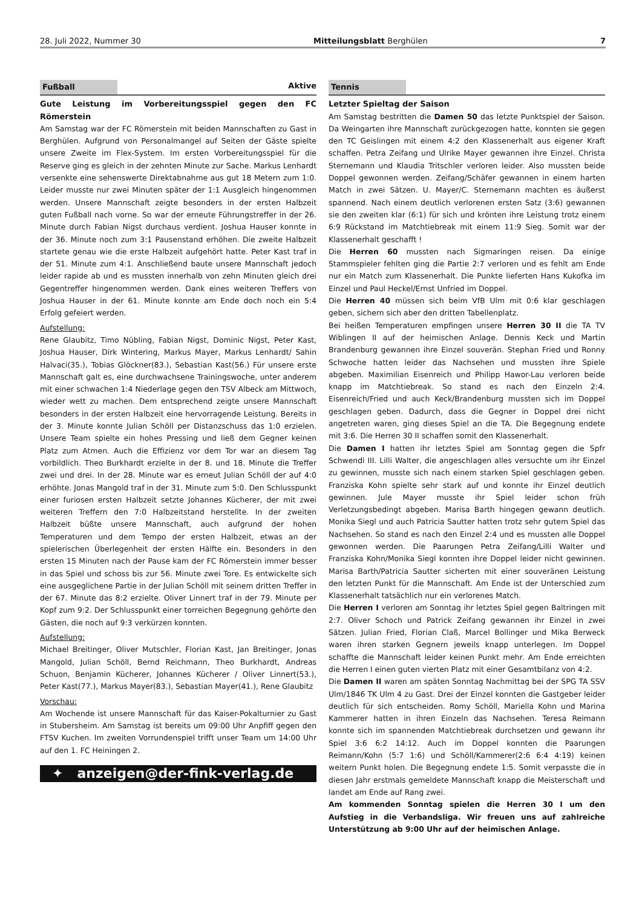28. Juli 2022, Nummer 30 Mitteilungsblatt Berghülen 7
Fußball Aktive
Gute Leistung im Vorbereitungsspiel gegen den FC Römerstein
Am Samstag war der FC Römerstein mit beiden Mannschaften zu Gast in Berghülen. Aufgrund von Personalmangel auf Seiten der Gäste spielte unsere Zweite im Flex-System. Im ersten Vorbereitungsspiel für die Reserve ging es gleich in der zehnten Minute zur Sache. Markus Lenhardt versenkte eine sehenswerte Direktabnahme aus gut 18 Metern zum 1:0. Leider musste nur zwei Minuten später der 1:1 Ausgleich hingenommen werden. Unsere Mannschaft zeigte besonders in der ersten Halbzeit guten Fußball nach vorne. So war der erneute Führungstreffer in der 26. Minute durch Fabian Nigst durchaus verdient. Joshua Hauser konnte in der 36. Minute noch zum 3:1 Pausenstand erhöhen. Die zweite Halbzeit startete genau wie die erste Halbzeit aufgehört hatte. Peter Kast traf in der 51. Minute zum 4:1. Anschließend baute unsere Mannschaft jedoch leider rapide ab und es mussten innerhalb von zehn Minuten gleich drei Gegentreffer hingenommen werden. Dank eines weiteren Treffers von Joshua Hauser in der 61. Minute konnte am Ende doch noch ein 5:4 Erfolg gefeiert werden.
Aufstellung:
Rene Glaubitz, Timo Nübling, Fabian Nigst, Dominic Nigst, Peter Kast, Joshua Hauser, Dirk Wintering, Markus Mayer, Markus Lenhardt/ Sahin Halvaci(35.), Tobias Glöckner(83.), Sebastian Kast(56.) Für unsere erste Mannschaft galt es, eine durchwachsene Trainingswoche, unter anderem mit einer schwachen 1:4 Niederlage gegen den TSV Albeck am Mittwoch, wieder wett zu machen. Dem entsprechend zeigte unsere Mannschaft besonders in der ersten Halbzeit eine hervorragende Leistung. Bereits in der 3. Minute konnte Julian Schöll per Distanzschuss das 1:0 erzielen. Unsere Team spielte ein hohes Pressing und ließ dem Gegner keinen Platz zum Atmen. Auch die Effizienz vor dem Tor war an diesem Tag vorbildlich. Theo Burkhardt erzielte in der 8. und 18. Minute die Treffer zwei und drei. In der 28. Minute war es erneut Julian Schöll der auf 4:0 erhöhte. Jonas Mangold traf in der 31. Minute zum 5:0. Den Schlusspunkt einer furiosen ersten Halbzeit setzte Johannes Kücherer, der mit zwei weiteren Treffern den 7:0 Halbzeitstand herstellte. In der zweiten Halbzeit büßte unsere Mannschaft, auch aufgrund der hohen Temperaturen und dem Tempo der ersten Halbzeit, etwas an der spielerischen Überlegenheit der ersten Hälfte ein. Besonders in den ersten 15 Minuten nach der Pause kam der FC Römerstein immer besser in das Spiel und schoss bis zur 56. Minute zwei Tore. Es entwickelte sich eine ausgeglichene Partie in der Julian Schöll mit seinem dritten Treffer in der 67. Minute das 8:2 erzielte. Oliver Linnert traf in der 79. Minute per Kopf zum 9:2. Der Schlusspunkt einer torreichen Begegnung gehörte den Gästen, die noch auf 9:3 verkürzen konnten.
Aufstellung:
Michael Breitinger, Oliver Mutschler, Florian Kast, Jan Breitinger, Jonas Mangold, Julian Schöll, Bernd Reichmann, Theo Burkhardt, Andreas Schuon, Benjamin Kücherer, Johannes Kücherer / Oliver Linnert(53.), Peter Kast(77.), Markus Mayer(83.), Sebastian Mayer(41.), Rene Glaubitz
Vorschau:
Am Wochende ist unsere Mannschaft für das Kaiser-Pokalturnier zu Gast in Stubersheim. Am Samstag ist bereits um 09:00 Uhr Anpfiff gegen den FTSV Kuchen. Im zweiten Vorrundenspiel trifft unser Team um 14:00 Uhr auf den 1. FC Heiningen 2.
✦ anzeigen@der-fink-verlag.de
Tennis
Letzter Spieltag der Saison
Am Samstag bestritten die Damen 50 das letzte Punktspiel der Saison. Da Weingarten ihre Mannschaft zurückgezogen hatte, konnten sie gegen den TC Geislingen mit einem 4:2 den Klassenerhalt aus eigener Kraft schaffen. Petra Zeifang und Ulrike Mayer gewannen ihre Einzel. Christa Sternemann und Klaudia Tritschler verloren leider. Also mussten beide Doppel gewonnen werden. Zeifang/Schäfer gewannen in einem harten Match in zwei Sätzen. U. Mayer/C. Sternemann machten es äußerst spannend. Nach einem deutlich verlorenen ersten Satz (3:6) gewannen sie den zweiten klar (6:1) für sich und krönten ihre Leistung trotz einem 6:9 Rückstand im Matchtiebreak mit einem 11:9 Sieg. Somit war der Klassenerhalt geschafft !
Die Herren 60 mussten nach Sigmaringen reisen. Da einige Stammspieler fehlten ging die Partie 2:7 verloren und es fehlt am Ende nur ein Match zum Klassenerhalt. Die Punkte lieferten Hans Kukofka im Einzel und Paul Heckel/Ernst Unfried im Doppel.
Die Herren 40 müssen sich beim VfB Ulm mit 0:6 klar geschlagen geben, sichern sich aber den dritten Tabellenplatz.
Bei heißen Temperaturen empfingen unsere Herren 30 II die TA TV Wiblingen II auf der heimischen Anlage. Dennis Keck und Martin Brandenburg gewannen ihre Einzel souverän. Stephan Fried und Ronny Schwoche hatten leider das Nachsehen und mussten ihre Spiele abgeben. Maximilian Eisenreich und Philipp Hawor-Lau verloren beide knapp im Matchtiebreak. So stand es nach den Einzeln 2:4. Eisenreich/Fried und auch Keck/Brandenburg mussten sich im Doppel geschlagen geben. Dadurch, dass die Gegner in Doppel drei nicht angetreten waren, ging dieses Spiel an die TA. Die Begegnung endete mit 3:6. Die Herren 30 II schaffen somit den Klassenerhalt.
Die Damen I hatten ihr letztes Spiel am Sonntag gegen die Spfr Schwendi III. Lilli Walter, die angeschlagen alles versuchte um ihr Einzel zu gewinnen, musste sich nach einem starken Spiel geschlagen geben. Franziska Kohn spielte sehr stark auf und konnte ihr Einzel deutlich gewinnen. Jule Mayer musste ihr Spiel leider schon früh Verletzungsbedingt abgeben. Marisa Barth hingegen gewann deutlich. Monika Siegl und auch Patricia Sautter hatten trotz sehr gutem Spiel das Nachsehen. So stand es nach den Einzel 2:4 und es mussten alle Doppel gewonnen werden. Die Paarungen Petra Zeifang/Lilli Walter und Franziska Kohn/Monika Siegl konnten ihre Doppel leider nicht gewinnen. Marisa Barth/Patricia Sautter sicherten mit einer souveränen Leistung den letzten Punkt für die Mannschaft. Am Ende ist der Unterschied zum Klassenerhalt tatsächlich nur ein verlorenes Match.
Die Herren I verloren am Sonntag ihr letztes Spiel gegen Baltringen mit 2:7. Oliver Schoch und Patrick Zeifang gewannen ihr Einzel in zwei Sätzen. Julian Fried, Florian Claß, Marcel Bollinger und Mika Berweck waren ihren starken Gegnern jeweils knapp unterlegen. Im Doppel schaffte die Mannschaft leider keinen Punkt mehr. Am Ende erreichten die Herren I einen guten vierten Platz mit einer Gesamtbilanz von 4:2.
Die Damen II waren am späten Sonntag Nachmittag bei der SPG TA SSV Ulm/1846 TK Ulm 4 zu Gast. Drei der Einzel konnten die Gastgeber leider deutlich für sich entscheiden. Romy Schöll, Mariella Kohn und Marina Kammerer hatten in ihren Einzeln das Nachsehen. Teresa Reimann konnte sich im spannenden Matchtiebreak durchsetzen und gewann ihr Spiel 3:6 6:2 14:12. Auch im Doppel konnten die Paarungen Reimann/Kohn (5:7 1:6) und Schöll/Kammerer(2:6 6:4 4:19) keinen weitern Punkt holen. Die Begegnung endete 1:5. Somit verpasste die in diesen Jahr erstmals gemeldete Mannschaft knapp die Meisterschaft und landet am Ende auf Rang zwei.
Am kommenden Sonntag spielen die Herren 30 I um den Aufstieg in die Verbandsliga. Wir freuen uns auf zahlreiche Unterstützung ab 9:00 Uhr auf der heimischen Anlage.